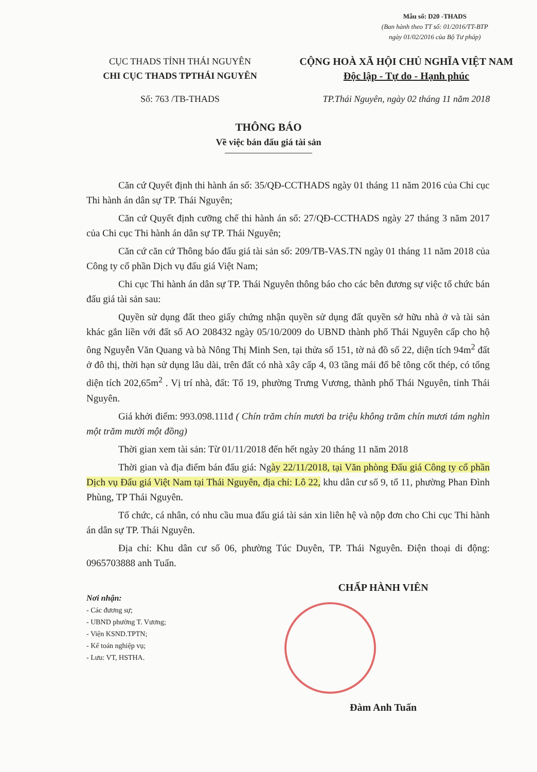Mẫu số: D20 -THADS
(Ban hành theo TT số: 01/2016/TT-BTP
ngày 01/02/2016 của Bộ Tư pháp)
CỤC THADS TỈNH THÁI NGUYÊN
CHI CỤC THADS TPTHÁI NGUYÊN
CỘNG HOÀ XÃ HỘI CHỦ NGHĨA VIỆT NAM
Độc lập - Tự do - Hạnh phúc
Số: 763 /TB-THADS TP.Thái Nguyên, ngày 02 tháng 11 năm 2018
THÔNG BÁO
Về việc bán đấu giá tài sản
Căn cứ Quyết định thi hành án số: 35/QĐ-CCTHADS ngày 01 tháng 11 năm 2016 của Chi cục Thi hành án dân sự TP. Thái Nguyên;
Căn cứ Quyết định cưỡng chế thi hành án số: 27/QĐ-CCTHADS ngày 27 tháng 3 năm 2017 của Chi cục Thi hành án dân sự TP. Thái Nguyên;
Căn cứ căn cứ Thông báo đấu giá tài sản số: 209/TB-VAS.TN ngày 01 tháng 11 năm 2018 của Công ty cổ phần Dịch vụ đấu giá Việt Nam;
Chi cục Thi hành án dân sự TP. Thái Nguyên thông báo cho các bên đương sự việc tổ chức bán đấu giá tài sản sau:
Quyền sử dụng đất theo giấy chứng nhận quyền sử dụng đất quyền sở hữu nhà ở và tài sản khác gắn liền với đất số AO 208432 ngày 05/10/2009 do UBND thành phố Thái Nguyên cấp cho hộ ông Nguyễn Văn Quang và bà Nông Thị Minh Sen, tại thửa số 151, tờ nả đồ số 22, diện tích 94m<sup>2</sup> đất ở đô thị, thời hạn sử dụng lâu dài, trên đất có nhà xây cấp 4, 03 tầng mái đổ bê tông cốt thép, có tổng diện tích 202,65m<sup>2</sup> . Vị trí nhà, đất: Tổ 19, phường Trưng Vương, thành phố Thái Nguyên, tỉnh Thái Nguyên.
Giá khởi điểm: 993.098.111đ ( Chín trăm chín mươi ba triệu không trăm chín mươi tám nghìn một trăm mười một đồng)
Thời gian xem tài sản: Từ 01/11/2018 đến hết ngày 20 tháng 11 năm 2018
Thời gian và địa điểm bán đấu giá: Ngày 22/11/2018, tại Văn phòng Đấu giá Công ty cổ phần Dịch vụ Đấu giá Việt Nam tại Thái Nguyên, địa chỉ: Lô 22, khu dân cư số 9, tổ 11, phường Phan Đình Phùng, TP Thái Nguyên.
Tổ chức, cá nhân, có nhu cầu mua đấu giá tài sản xin liên hệ và nộp đơn cho Chi cục Thi hành án dân sự TP. Thái Nguyên.
Địa chỉ: Khu dân cư số 06, phường Túc Duyên, TP. Thái Nguyên. Điện thoại di động: 0965703888 anh Tuấn.
Nơi nhận:
- Các đương sự;
- UBND phường T. Vương;
- Viện KSND.TPTN;
- Kế toán nghiệp vụ;
- Lưu: VT, HSTHA.
CHẤP HÀNH VIÊN
Đàm Anh Tuấn